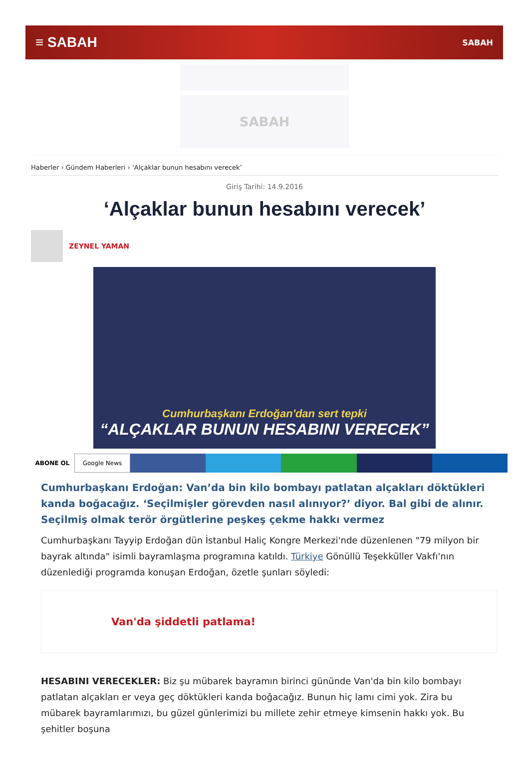≡ SABAH SABAH
SABAH
Haberler › Gündem Haberleri › ‘Alçaklar bunun hesabını verecek’
Giriş Tarihi: 14.9.2016
‘Alçaklar bunun hesabını verecek’
ZEYNEL YAMAN
Cumhurbaşkanı Erdoğan'dan sert tepki
“ALÇAKLAR BUNUN HESABINI VERECEK”
ABONE OL
Google News
Cumhurbaşkanı Erdoğan: Van’da bin kilo bombayı patlatan alçakları döktükleri kanda boğacağız. ‘Seçilmişler görevden nasıl alınıyor?’ diyor. Bal gibi de alınır. Seçilmiş olmak terör örgütlerine peşkeş çekme hakkı vermez
Cumhurbaşkanı Tayyip Erdoğan dün İstanbul Haliç Kongre Merkezi'nde düzenlenen "79 milyon bir bayrak altında" isimli bayramlaşma programına katıldı. Türkiye Gönüllü Teşekküller Vakfı'nın düzenlediği programda konuşan Erdoğan, özetle şunları söyledi:
Van'da şiddetli patlama!
HESABINI VERECEKLER: Biz şu mübarek bayramın birinci gününde Van'da bin kilo bombayı patlatan alçakları er veya geç döktükleri kanda boğacağız. Bunun hiç lamı cimi yok. Zira bu mübarek bayramlarımızı, bu güzel günlerimizi bu millete zehir etmeye kimsenin hakkı yok. Bu şehitler boşuna